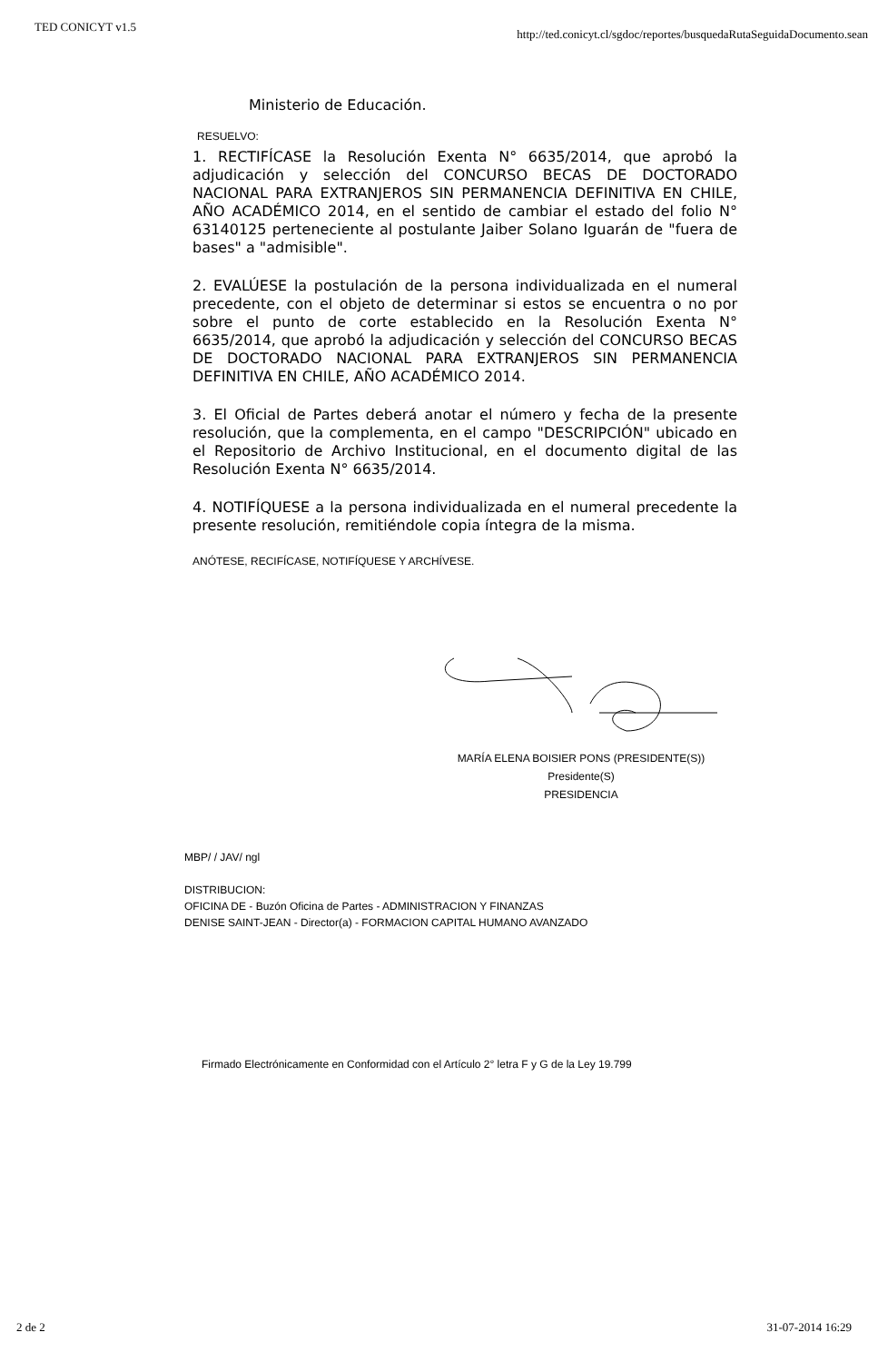TED CONICYT v1.5 http://ted.conicyt.cl/sgdoc/reportes/busquedaRutaSeguidaDocumento.sean
Ministerio de Educación.
RESUELVO:
1. RECTIFÍCASE la Resolución Exenta N° 6635/2014, que aprobó la adjudicación y selección del CONCURSO BECAS DE DOCTORADO NACIONAL PARA EXTRANJEROS SIN PERMANENCIA DEFINITIVA EN CHILE, AÑO ACADÉMICO 2014, en el sentido de cambiar el estado del folio N° 63140125 perteneciente al postulante Jaiber Solano Iguarán de "fuera de bases" a "admisible".
2. EVALÚESE la postulación de la persona individualizada en el numeral precedente, con el objeto de determinar si estos se encuentra o no por sobre el punto de corte establecido en la Resolución Exenta N° 6635/2014, que aprobó la adjudicación y selección del CONCURSO BECAS DE DOCTORADO NACIONAL PARA EXTRANJEROS SIN PERMANENCIA DEFINITIVA EN CHILE, AÑO ACADÉMICO 2014.
3. El Oficial de Partes deberá anotar el número y fecha de la presente resolución, que la complementa, en el campo "DESCRIPCIÓN" ubicado en el Repositorio de Archivo Institucional, en el documento digital de las Resolución Exenta N° 6635/2014.
4. NOTIFÍQUESE a la persona individualizada en el numeral precedente la presente resolución, remitiéndole copia íntegra de la misma.
ANÓTESE, RECIFÍCASE, NOTIFÍQUESE Y ARCHÍVESE.
MARÍA ELENA BOISIER PONS (PRESIDENTE(S))
Presidente(S)
PRESIDENCIA
MBP/ / JAV/ ngl
DISTRIBUCION:
OFICINA DE - Buzón Oficina de Partes - ADMINISTRACION Y FINANZAS
DENISE SAINT-JEAN - Director(a) - FORMACION CAPITAL HUMANO AVANZADO
Firmado Electrónicamente en Conformidad con el Artículo 2° letra F y G de la Ley 19.799
2 de 2 31-07-2014 16:29